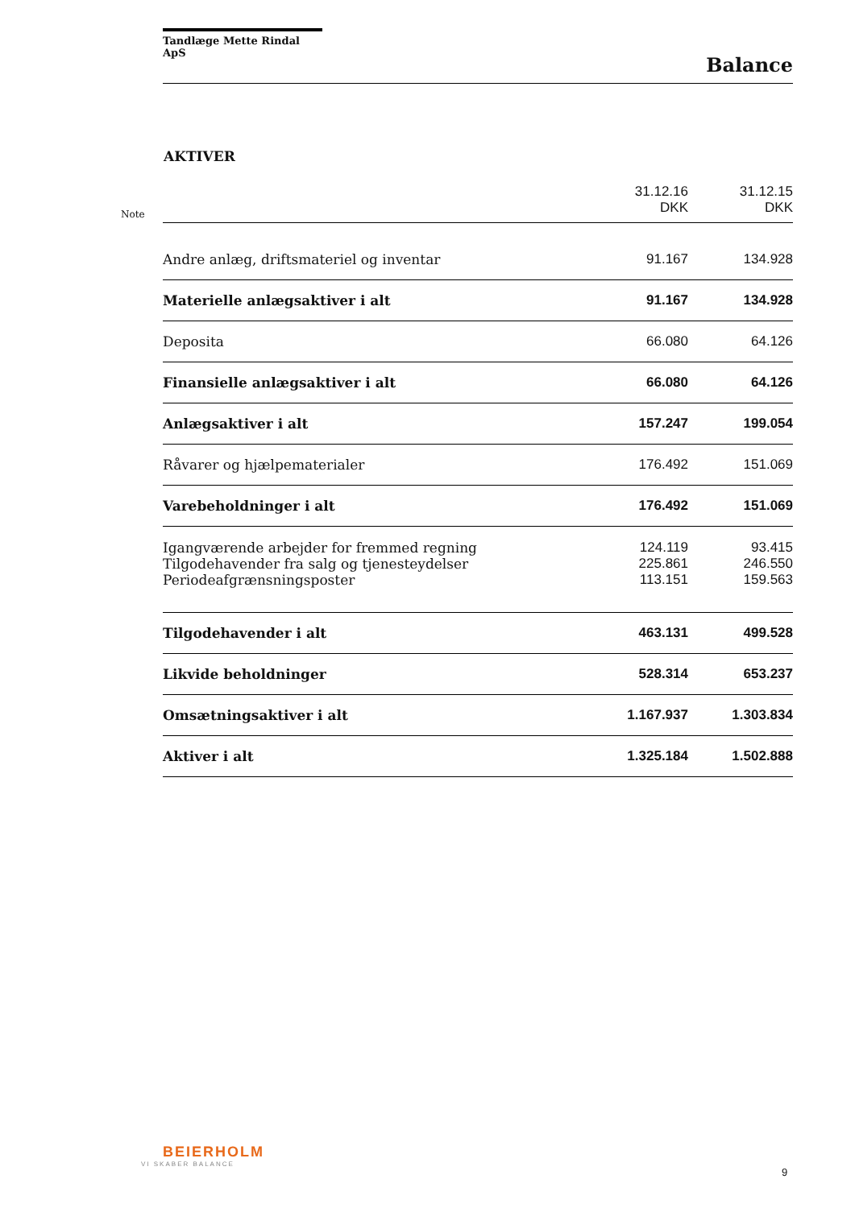Tandlæge Mette Rindal ApS
Balance
AKTIVER
| Note | | 31.12.16 DKK | 31.12.15 DKK |
| | Andre anlæg, driftsmateriel og inventar | 91.167 | 134.928 |
| | Materielle anlægsaktiver i alt | 91.167 | 134.928 |
| | Deposita | 66.080 | 64.126 |
| | Finansielle anlægsaktiver i alt | 66.080 | 64.126 |
| | Anlægsaktiver i alt | 157.247 | 199.054 |
| | Råvarer og hjælpematerialer | 176.492 | 151.069 |
| | Varebeholdninger i alt | 176.492 | 151.069 |
| | Igangværende arbejder for fremmed regning | 124.119 | 93.415 |
| | Tilgodehavender fra salg og tjenesteydelser | 225.861 | 246.550 |
| | Periodeafgrænsningsposter | 113.151 | 159.563 |
| | Tilgodehavender i alt | 463.131 | 499.528 |
| | Likvide beholdninger | 528.314 | 653.237 |
| | Omsætningsaktiver i alt | 1.167.937 | 1.303.834 |
| | Aktiver i alt | 1.325.184 | 1.502.888 |
BEIERHOLM
VI SKABER BALANCE
9